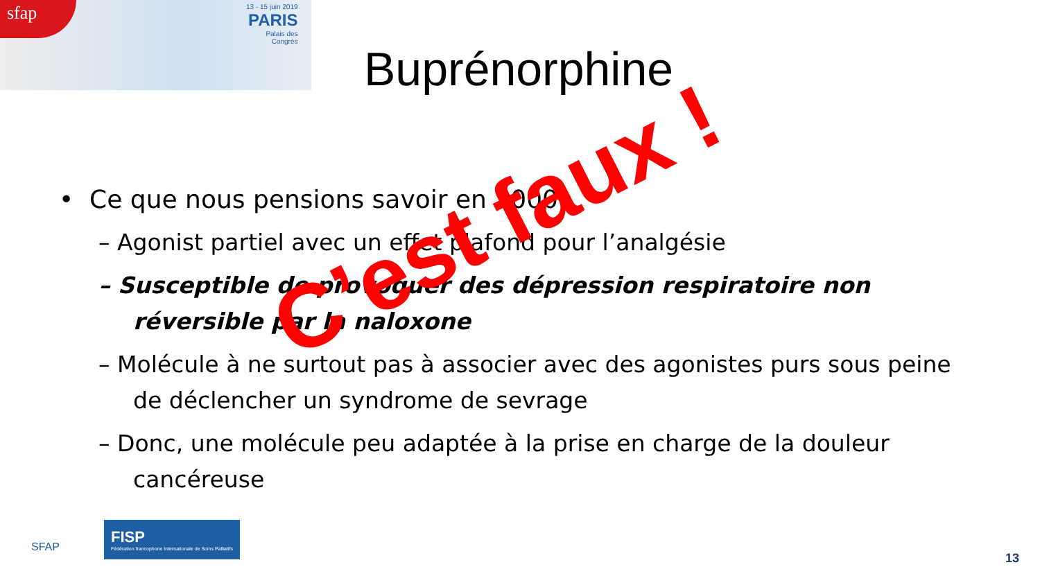sfap
13 - 15 juin 2019
PARIS
Palais des
Congrès
Buprénorphine
• Ce que nous pensions savoir en 2000:
– Agonist partiel avec un effet plafond pour l’analgésie
– Susceptible de provoquer des dépression respiratoire non réversible par la naloxone
– Molécule à ne surtout pas à associer avec des agonistes purs sous peine de déclencher un syndrome de sevrage
– Donc, une molécule peu adaptée à la prise en charge de la douleur cancéreuse
C’est faux !
SFAP FISP Fédération francophone Internationale de Soins Palliatifs
13